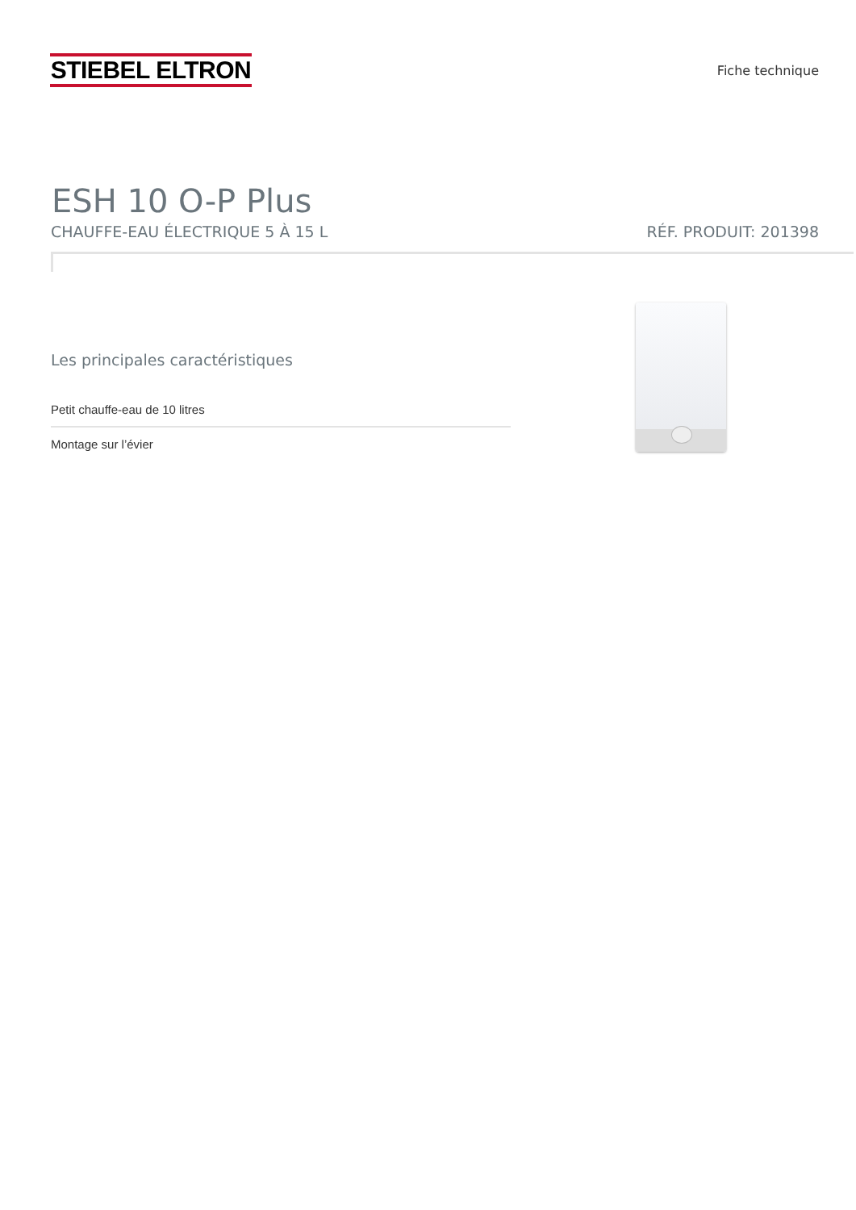STIEBEL ELTRON
Fiche technique
ESH 10 O-P Plus
CHAUFFE-EAU ÉLECTRIQUE 5 À 15 L RÉF. PRODUIT: 201398
Les principales caractéristiques
Petit chauffe-eau de 10 litres
Montage sur l’évier